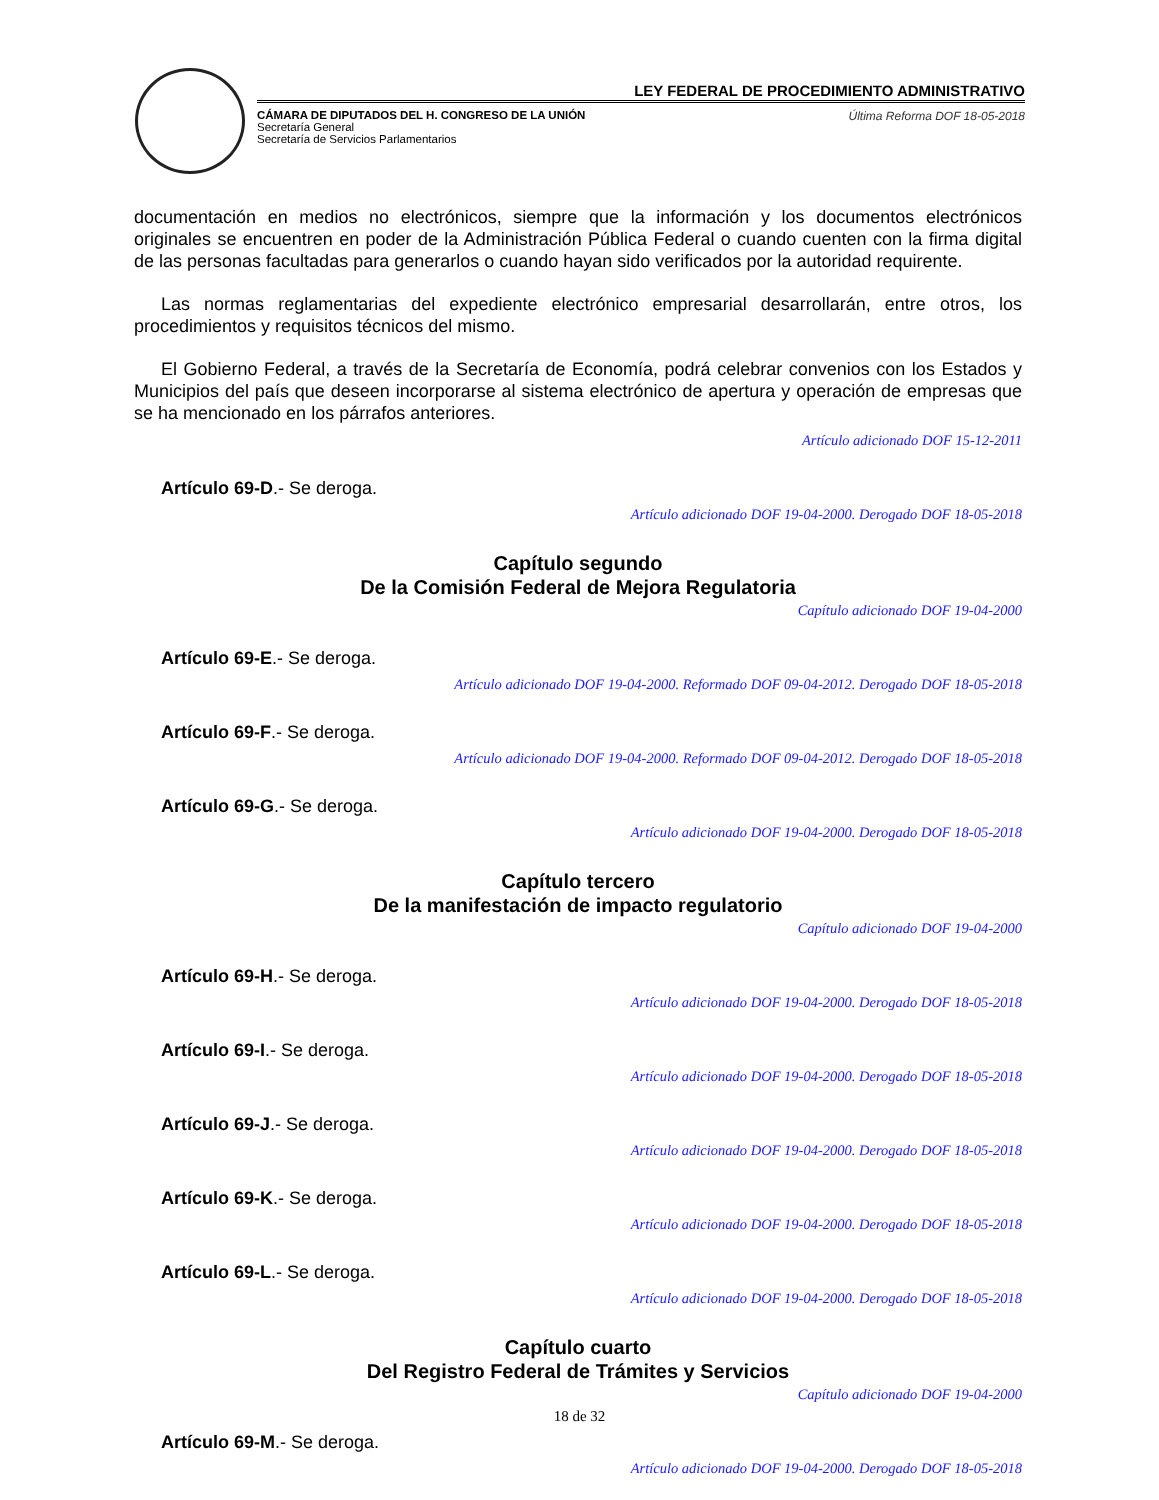LEY FEDERAL DE PROCEDIMIENTO ADMINISTRATIVO
CÁMARA DE DIPUTADOS DEL H. CONGRESO DE LA UNIÓN
Secretaría General
Secretaría de Servicios Parlamentarios
Última Reforma DOF 18-05-2018
documentación en medios no electrónicos, siempre que la información y los documentos electrónicos originales se encuentren en poder de la Administración Pública Federal o cuando cuenten con la firma digital de las personas facultadas para generarlos o cuando hayan sido verificados por la autoridad requirente.
Las normas reglamentarias del expediente electrónico empresarial desarrollarán, entre otros, los procedimientos y requisitos técnicos del mismo.
El Gobierno Federal, a través de la Secretaría de Economía, podrá celebrar convenios con los Estados y Municipios del país que deseen incorporarse al sistema electrónico de apertura y operación de empresas que se ha mencionado en los párrafos anteriores.
Artículo adicionado DOF 15-12-2011
Artículo 69-D.- Se deroga.
Artículo adicionado DOF 19-04-2000. Derogado DOF 18-05-2018
Capítulo segundo
De la Comisión Federal de Mejora Regulatoria
Capítulo adicionado DOF 19-04-2000
Artículo 69-E.- Se deroga.
Artículo adicionado DOF 19-04-2000. Reformado DOF 09-04-2012. Derogado DOF 18-05-2018
Artículo 69-F.- Se deroga.
Artículo adicionado DOF 19-04-2000. Reformado DOF 09-04-2012. Derogado DOF 18-05-2018
Artículo 69-G.- Se deroga.
Artículo adicionado DOF 19-04-2000. Derogado DOF 18-05-2018
Capítulo tercero
De la manifestación de impacto regulatorio
Capítulo adicionado DOF 19-04-2000
Artículo 69-H.- Se deroga.
Artículo adicionado DOF 19-04-2000. Derogado DOF 18-05-2018
Artículo 69-I.- Se deroga.
Artículo adicionado DOF 19-04-2000. Derogado DOF 18-05-2018
Artículo 69-J.- Se deroga.
Artículo adicionado DOF 19-04-2000. Derogado DOF 18-05-2018
Artículo 69-K.- Se deroga.
Artículo adicionado DOF 19-04-2000. Derogado DOF 18-05-2018
Artículo 69-L.- Se deroga.
Artículo adicionado DOF 19-04-2000. Derogado DOF 18-05-2018
Capítulo cuarto
Del Registro Federal de Trámites y Servicios
Capítulo adicionado DOF 19-04-2000
Artículo 69-M.- Se deroga.
Artículo adicionado DOF 19-04-2000. Derogado DOF 18-05-2018
18 de 32